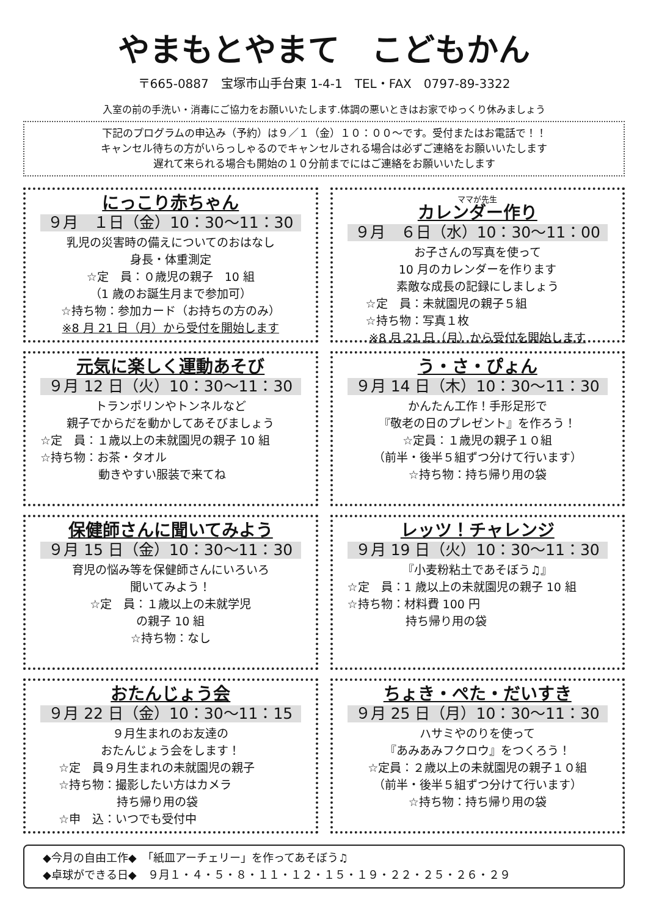やまもとやまて　こどもかん
〒665-0887　宝塚市山手台東 1-4-1　TEL・FAX　0797-89-3322
入室の前の手洗い・消毒にご協力をお願いいたします.体調の悪いときはお家でゆっくり休みましょう
下記のプログラムの申込み（予約）は９／１（金）１０：００～です。受付またはお電話で！！
キャンセル待ちの方がいらっしゃるのでキャンセルされる場合は必ずご連絡をお願いいたします
遅れて来られる場合も開始の１０分前までにはご連絡をお願いいたします
にっこり赤ちゃん
９月　１日（金）10：30～11：30
乳児の災害時の備えについてのおはなし
身長・体重測定
☆定　員：０歳児の親子　10 組
（1 歳のお誕生月まで参加可）
☆持ち物：参加カード（お持ちの方のみ）
※8 月 21 日（月）から受付を開始します
ママが先生
カレンダー作り
９月　６日（水）10：30～11：00
お子さんの写真を使って
10 月のカレンダーを作ります
素敵な成長の記録にしましょう
☆定　員：未就園児の親子５組
☆持ち物：写真１枚
※8 月 21 日（月）から受付を開始します
元気に楽しく運動あそび
９月 12 日（火）10：30～11：30
トランポリンやトンネルなど
親子でからだを動かしてあそびましょう
☆定　員：１歳以上の未就園児の親子 10 組
☆持ち物：お茶・タオル
　　　　　動きやすい服装で来てね
う・さ・ぴょん
９月 14 日（木）10：30～11：30
かんたん工作！手形足形で
『敬老の日のプレゼント』を作ろう！
☆定員：１歳児の親子１０組
（前半・後半５組ずつ分けて行います）
☆持ち物：持ち帰り用の袋
保健師さんに聞いてみよう
９月 15 日（金）10：30～11：30
育児の悩み等を保健師さんにいろいろ
聞いてみよう！
☆定　員：１歳以上の未就学児
の親子 10 組
☆持ち物：なし
レッツ！チャレンジ
９月 19 日（火）10：30～11：30
『小麦粉粘土であそぼう♫』
☆定　員：1 歳以上の未就園児の親子 10 組
☆持ち物：材料費 100 円
　　　　　持ち帰り用の袋
おたんじょう会
９月 22 日（金）10：30～11：15
９月生まれのお友達の
おたんじょう会をします！
☆定　員９月生まれの未就園児の親子
☆持ち物：撮影したい方はカメラ
　　　　　持ち帰り用の袋
☆申　込：いつでも受付中
ちょき・ぺた・だいすき
９月 25 日（月）10：30～11：30
ハサミやのりを使って
『あみあみフクロウ』をつくろう！
☆定員：２歳以上の未就園児の親子１０組
（前半・後半５組ずつ分けて行います）
☆持ち物：持ち帰り用の袋
◆今月の自由工作◆　「紙皿アーチェリー」を作ってあそぼう♫
◆卓球ができる日◆　９月１・４・５・８・１１・１２・１５・１９・２２・２５・２６・２９